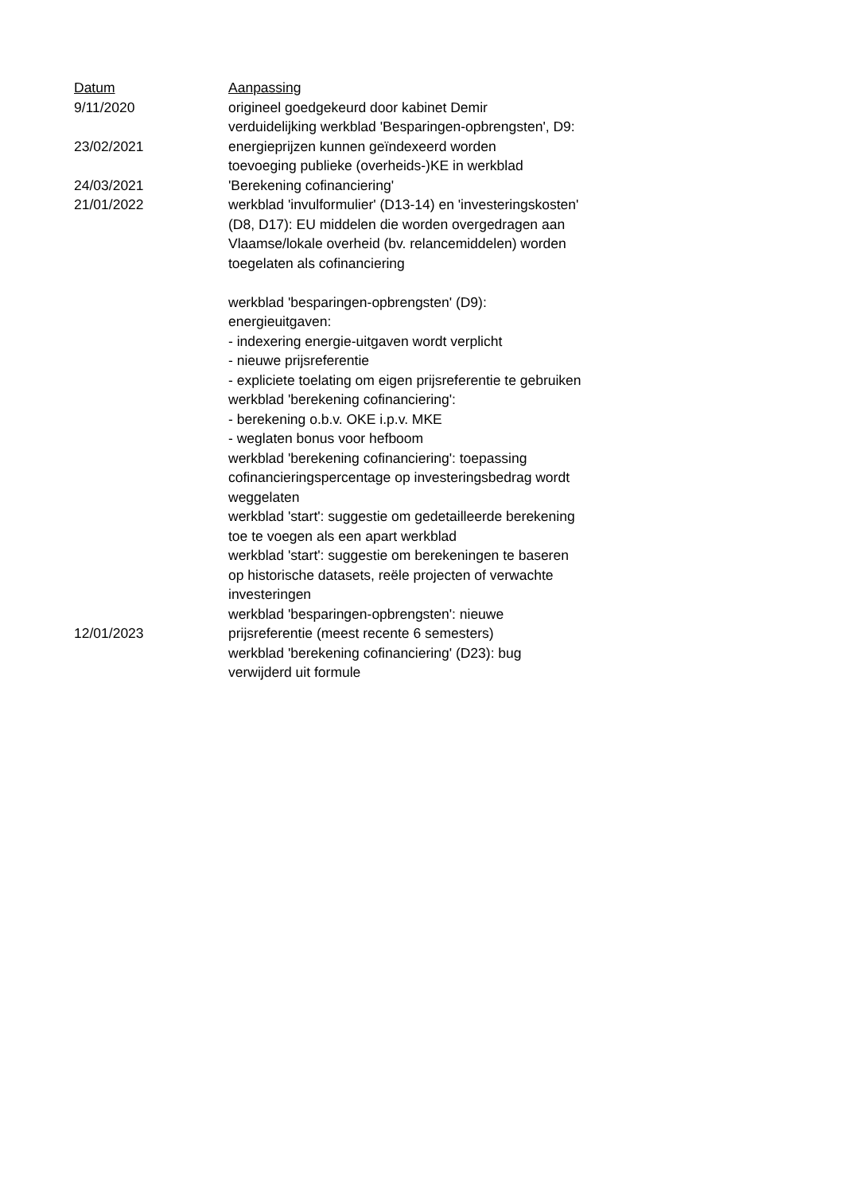| Datum | Aanpassing |
| --- | --- |
| 9/11/2020 | origineel goedgekeurd door kabinet Demir |
| 23/02/2021 | verduidelijking werkblad 'Besparingen-opbrengsten', D9: energieprijzen kunnen geïndexeerd worden |
| 24/03/2021 | toevoeging publieke (overheids-)KE in werkblad 'Berekening cofinanciering' |
| 21/01/2022 | werkblad 'invulformulier' (D13-14) en 'investeringskosten' (D8, D17): EU middelen die worden overgedragen aan Vlaamse/lokale overheid (bv. relancemiddelen) worden toegelaten als cofinanciering werkblad 'besparingen-opbrengsten' (D9): energieuitgaven: - indexering energie-uitgaven wordt verplicht - nieuwe prijsreferentie - expliciete toelating om eigen prijsreferentie te gebruiken |
| | werkblad 'berekening cofinanciering': - berekening o.b.v. OKE i.p.v. MKE - weglaten bonus voor hefboom |
| | werkblad 'berekening cofinanciering': toepassing cofinancieringspercentage op investeringsbedrag wordt weggelaten |
| | werkblad 'start': suggestie om gedetailleerde berekening toe te voegen als een apart werkblad |
| | werkblad 'start': suggestie om berekeningen te baseren op historische datasets, reële projecten of verwachte investeringen |
| 12/01/2023 | werkblad 'besparingen-opbrengsten': nieuwe prijsreferentie (meest recente 6 semesters) |
| | werkblad 'berekening cofinanciering' (D23): bug verwijderd uit formule |